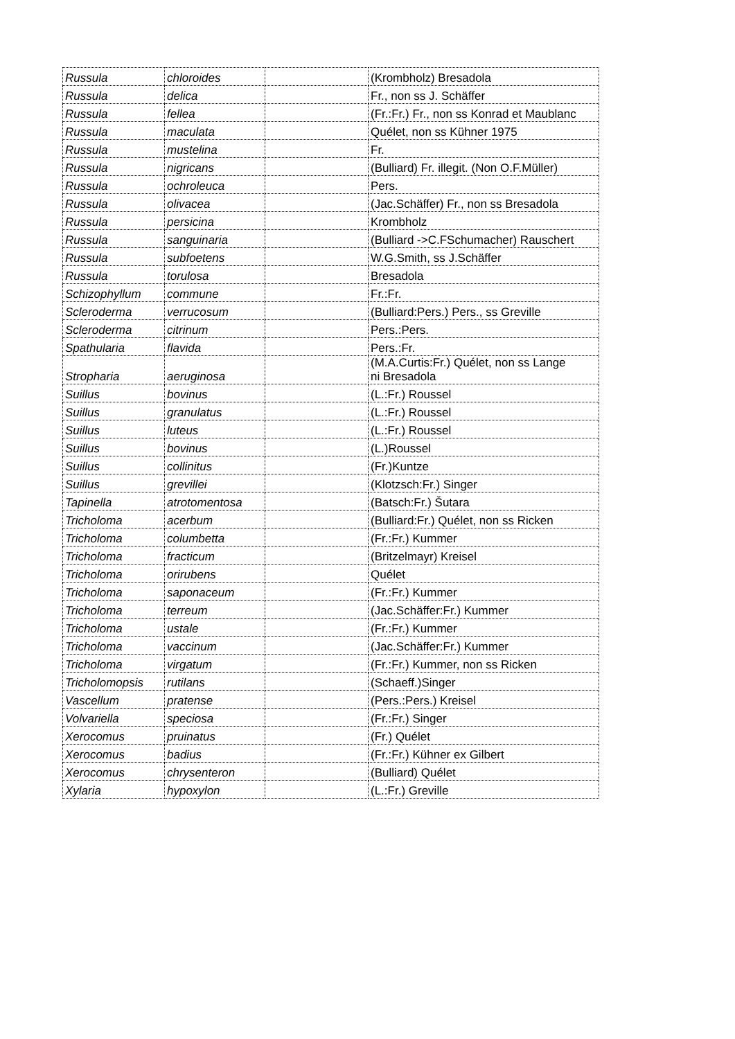| Russula | chloroides | | (Krombholz) Bresadola |
| Russula | delica | | Fr., non ss J. Schäffer |
| Russula | fellea | | (Fr.:Fr.) Fr., non ss Konrad et Maublanc |
| Russula | maculata | | Quélet, non ss Kühner 1975 |
| Russula | mustelina | | Fr. |
| Russula | nigricans | | (Bulliard) Fr. illegit. (Non O.F.Müller) |
| Russula | ochroleuca | | Pers. |
| Russula | olivacea | | (Jac.Schäffer) Fr., non ss Bresadola |
| Russula | persicina | | Krombholz |
| Russula | sanguinaria | | (Bulliard ->C.FSchumacher) Rauschert |
| Russula | subfoetens | | W.G.Smith, ss J.Schäffer |
| Russula | torulosa | | Bresadola |
| Schizophyllum | commune | | Fr.:Fr. |
| Scleroderma | verrucosum | | (Bulliard:Pers.) Pers., ss Greville |
| Scleroderma | citrinum | | Pers.:Pers. |
| Spathularia | flavida | | Pers.:Fr. |
| Stropharia | aeruginosa | | (M.A.Curtis:Fr.) Quélet, non ss Lange ni Bresadola |
| Suillus | bovinus | | (L.:Fr.) Roussel |
| Suillus | granulatus | | (L.:Fr.) Roussel |
| Suillus | luteus | | (L.:Fr.) Roussel |
| Suillus | bovinus | | (L.)Roussel |
| Suillus | collinitus | | (Fr.)Kuntze |
| Suillus | grevillei | | (Klotzsch:Fr.) Singer |
| Tapinella | atrotomentosa | | (Batsch:Fr.) Šutara |
| Tricholoma | acerbum | | (Bulliard:Fr.) Quélet, non ss Ricken |
| Tricholoma | columbetta | | (Fr.:Fr.) Kummer |
| Tricholoma | fracticum | | (Britzelmayr) Kreisel |
| Tricholoma | orirubens | | Quélet |
| Tricholoma | saponaceum | | (Fr.:Fr.) Kummer |
| Tricholoma | terreum | | (Jac.Schäffer:Fr.) Kummer |
| Tricholoma | ustale | | (Fr.:Fr.) Kummer |
| Tricholoma | vaccinum | | (Jac.Schäffer:Fr.) Kummer |
| Tricholoma | virgatum | | (Fr.:Fr.) Kummer, non ss Ricken |
| Tricholomopsis | rutilans | | (Schaeff.)Singer |
| Vascellum | pratense | | (Pers.:Pers.) Kreisel |
| Volvariella | speciosa | | (Fr.:Fr.) Singer |
| Xerocomus | pruinatus | | (Fr.) Quélet |
| Xerocomus | badius | | (Fr.:Fr.) Kühner ex Gilbert |
| Xerocomus | chrysenteron | | (Bulliard) Quélet |
| Xylaria | hypoxylon | | (L.:Fr.) Greville |